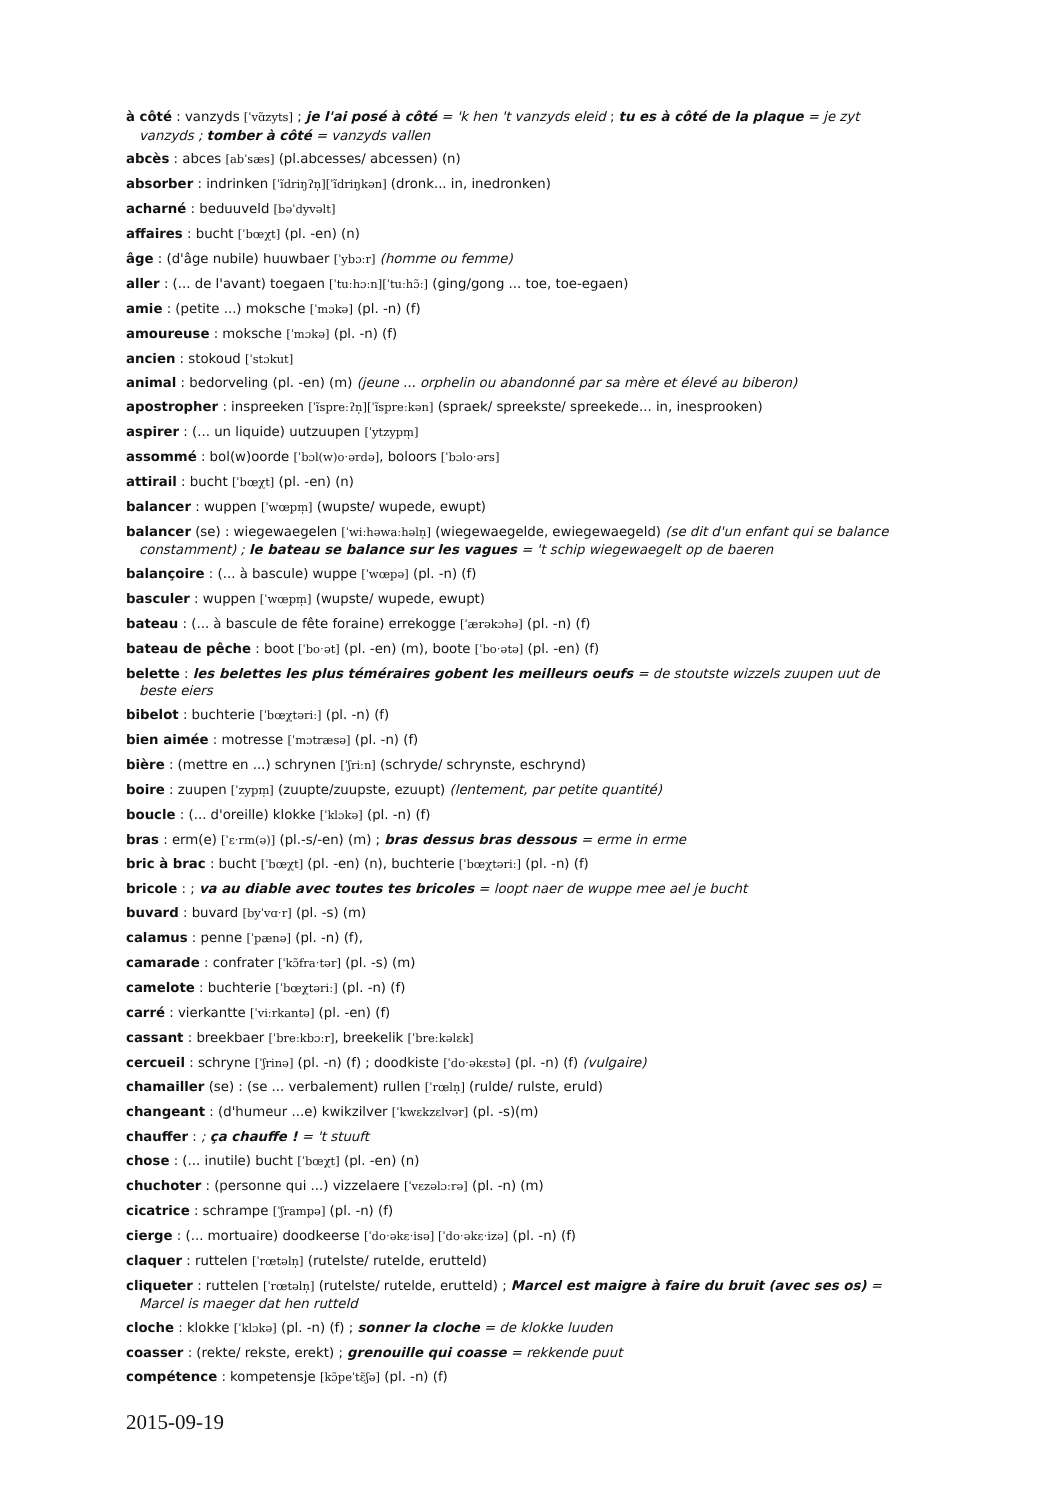à côté : vanzyds [ˈvɑ̃zyts] ; je l'ai posé à côté = 'k hen 't vanzyds eleid ; tu es à côté de la plaque = je zyt vanzyds ; tomber à côté = vanzyds vallen
abcès : abces [abˈsæs] (pl.abcesses/ abcessen) (n)
absorber : indrinken [ˈĩdriŋʔn̩][ˈĩdriŋkən] (dronk... in, inedronken)
acharné : beduuveld [bəˈdyvəlt]
affaires : bucht [ˈbœχt] (pl. -en) (n)
âge : (d'âge nubile) huuwbaer [ˈybɔːr] (homme ou femme)
aller : (... de l'avant) toegaen [ˈtuːhɔːn][ˈtuːhɔ̃ː] (ging/gong ... toe, toe-egaen)
amie : (petite ...) moksche [ˈmɔkə] (pl. -n) (f)
amoureuse : moksche [ˈmɔkə] (pl. -n) (f)
ancien : stokoud [ˈstɔkut]
animal : bedorveling (pl. -en) (m) (jeune ... orphelin ou abandonné par sa mère et élevé au biberon)
apostropher : inspreeken [ˈĩspreːʔn̩][ˈĩspreːkən] (spraek/ spreekste/ spreekede... in, inesprooken)
aspirer : (... un liquide) uutzuupen [ˈytzypm̩]
assommé : bol(w)oorde [ˈbɔl(w)oˑərdə], boloors [ˈbɔloˑərs]
attirail : bucht [ˈbœχt] (pl. -en) (n)
balancer : wuppen [ˈwœpm̩] (wupste/ wupede, ewupt)
balancer (se) : wiegewaegelen [ˈwiːhəwaːhəln̩] (wiegewaegelde, ewiegewaegeld) (se dit d'un enfant qui se balance constamment) ; le bateau se balance sur les vagues = 't schip wiegewaegelt op de baeren
balançoire : (... à bascule) wuppe [ˈwœpə] (pl. -n) (f)
basculer : wuppen [ˈwœpm̩] (wupste/ wupede, ewupt)
bateau : (... à bascule de fête foraine) errekogge [ˈærəkɔhə] (pl. -n) (f)
bateau de pêche : boot [ˈboˑət] (pl. -en) (m), boote [ˈboˑətə] (pl. -en) (f)
belette : les belettes les plus téméraires gobent les meilleurs oeufs = de stoutste wizzels zuupen uut de beste eiers
bibelot : buchterie [ˈbœχtəriː] (pl. -n) (f)
bien aimée : motresse [ˈmɔtræsə] (pl. -n) (f)
bière : (mettre en ...) schrynen [ˈʃriːn] (schryde/ schrynste, eschrynd)
boire : zuupen [ˈzypm̩] (zuupte/zuupste, ezuupt) (lentement, par petite quantité)
boucle : (... d'oreille) klokke [ˈklɔkə] (pl. -n) (f)
bras : erm(e) [ˈɛˑrm(ə)] (pl.-s/-en) (m) ; bras dessus bras dessous = erme in erme
bric à brac : bucht [ˈbœχt] (pl. -en) (n), buchterie [ˈbœχtəriː] (pl. -n) (f)
bricole : ; va au diable avec toutes tes bricoles = loopt naer de wuppe mee ael je bucht
buvard : buvard [byˈvɑˑr] (pl. -s) (m)
calamus : penne [ˈpænə] (pl. -n) (f),
camarade : confrater [ˈkɔ̃fraˑtər] (pl. -s) (m)
camelote : buchterie [ˈbœχtəriː] (pl. -n) (f)
carré : vierkantte [ˈviːrkantə] (pl. -en) (f)
cassant : breekbaer [ˈbreːkbɔːr], breekelik [ˈbreːkəlɛk]
cercueil : schryne [ˈʃrinə] (pl. -n) (f) ; doodkiste [ˈdoˑəkɛstə] (pl. -n) (f) (vulgaire)
chamailler (se) : (se ... verbalement) rullen [ˈrœln̩] (rulde/ rulste, eruld)
changeant : (d'humeur ...e) kwikzilver [ˈkwɛkzɛlvər] (pl. -s)(m)
chauffer : ; ça chauffe ! = 't stuuft
chose : (... inutile) bucht [ˈbœχt] (pl. -en) (n)
chuchoter : (personne qui ...) vizzelaere [ˈvɛzəlɔːrə] (pl. -n) (m)
cicatrice : schrampe [ˈʃrampə] (pl. -n) (f)
cierge : (... mortuaire) doodkeerse [ˈdoˑəkɛˑisə] [ˈdoˑəkɛˑizə] (pl. -n) (f)
claquer : ruttelen [ˈrœtəln̩] (rutelste/ rutelde, erutteld)
cliqueter : ruttelen [ˈrœtəln̩] (rutelste/ rutelde, erutteld) ; Marcel est maigre à faire du bruit (avec ses os) = Marcel is maeger dat hen rutteld
cloche : klokke [ˈklɔkə] (pl. -n) (f) ; sonner la cloche = de klokke luuden
coasser : (rekte/ rekste, erekt) ; grenouille qui coasse = rekkende puut
compétence : kompetensje [kɔ̃peˈtɛ̃ʃə] (pl. -n) (f)
2015-09-19